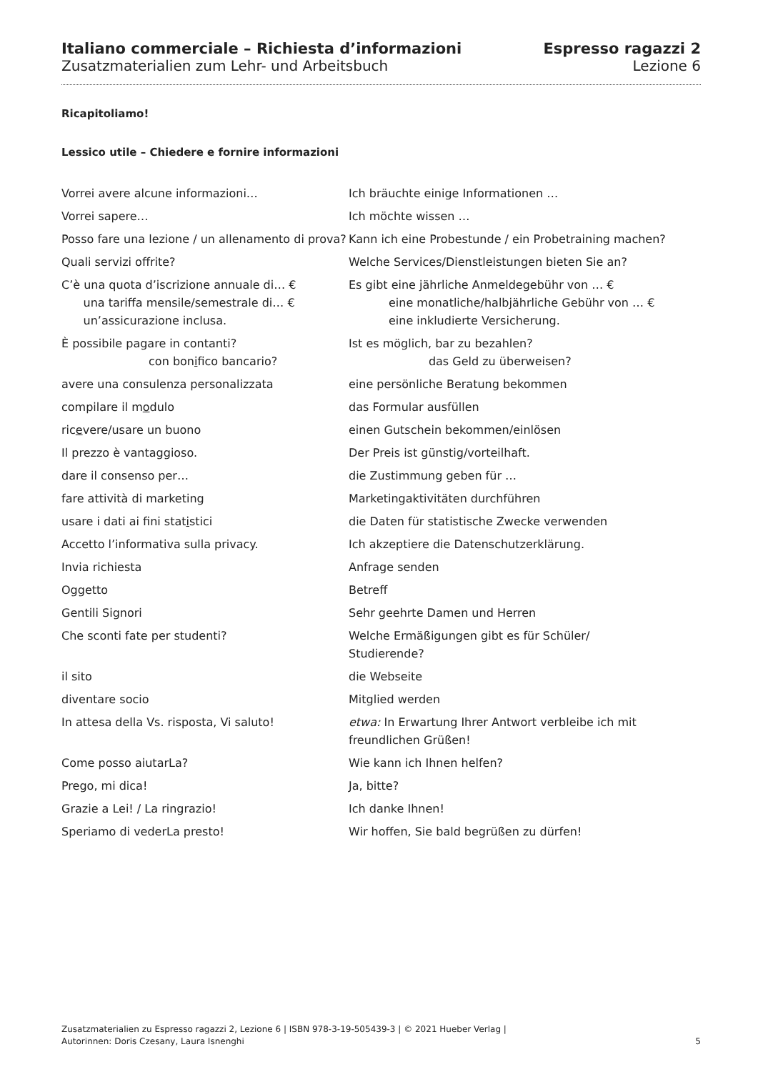Italiano commerciale – Richiesta d’informazioni
Zusatzmaterialien zum Lehr- und Arbeitsbuch
Espresso ragazzi 2
Lezione 6
Ricapitoliamo!
Lessico utile – Chiedere e fornire informazioni
| Vorrei avere alcune informazioni… | Ich bräuchte einige Informationen … |
| Vorrei sapere… | Ich möchte wissen … |
| Posso fare una lezione / un allenamento di prova? | Kann ich eine Probestunde / ein Probetraining machen? |
| Quali servizi offrite? | Welche Services/Dienstleistungen bieten Sie an? |
| C’è una quota d’iscrizione annuale di… € una tariffa mensile/semestrale di… € un’assicurazione inclusa. | Es gibt eine jährliche Anmeldegebühr von … € eine monatliche/halbjährliche Gebühr von … € eine inkludierte Versicherung. |
| È possibile pagare in contanti? con bon i fico bancario? | Ist es möglich, bar zu bezahlen? das Geld zu überweisen? |
| avere una consulenza personalizzata | eine persönliche Beratung bekommen |
| compilare il m o dulo | das Formular ausfüllen |
| ric e vere/usare un buono | einen Gutschein bekommen/einlösen |
| Il prezzo è vantaggioso. | Der Preis ist günstig/vorteilhaft. |
| dare il consenso per… | die Zustimmung geben für … |
| fare attività di marketing | Marketingaktivitäten durchführen |
| usare i dati ai fini stat i stici | die Daten für statistische Zwecke verwenden |
| Accetto l’informativa sulla privacy. | Ich akzeptiere die Datenschutzerklärung. |
| Invia richiesta | Anfrage senden |
| Oggetto | Betreff |
| Gentili Signori | Sehr geehrte Damen und Herren |
| Che sconti fate per studenti? | Welche Ermäßigungen gibt es für Schüler/ Studierende? |
| il sito | die Webseite |
| diventare socio | Mitglied werden |
| In attesa della Vs. risposta, Vi saluto! | etwa: In Erwartung Ihrer Antwort verbleibe ich mit freundlichen Grüßen! |
| Come posso aiutarLa? | Wie kann ich Ihnen helfen? |
| Prego, mi dica! | Ja, bitte? |
| Grazie a Lei! / La ringrazio! | Ich danke Ihnen! |
| Speriamo di vederLa presto! | Wir hoffen, Sie bald begrüßen zu dürfen! |
Zusatzmaterialien zu Espresso ragazzi 2, Lezione 6 | ISBN 978-3-19-505439-3 | © 2021 Hueber Verlag |
Autorinnen: Doris Czesany, Laura Isnenghi
5